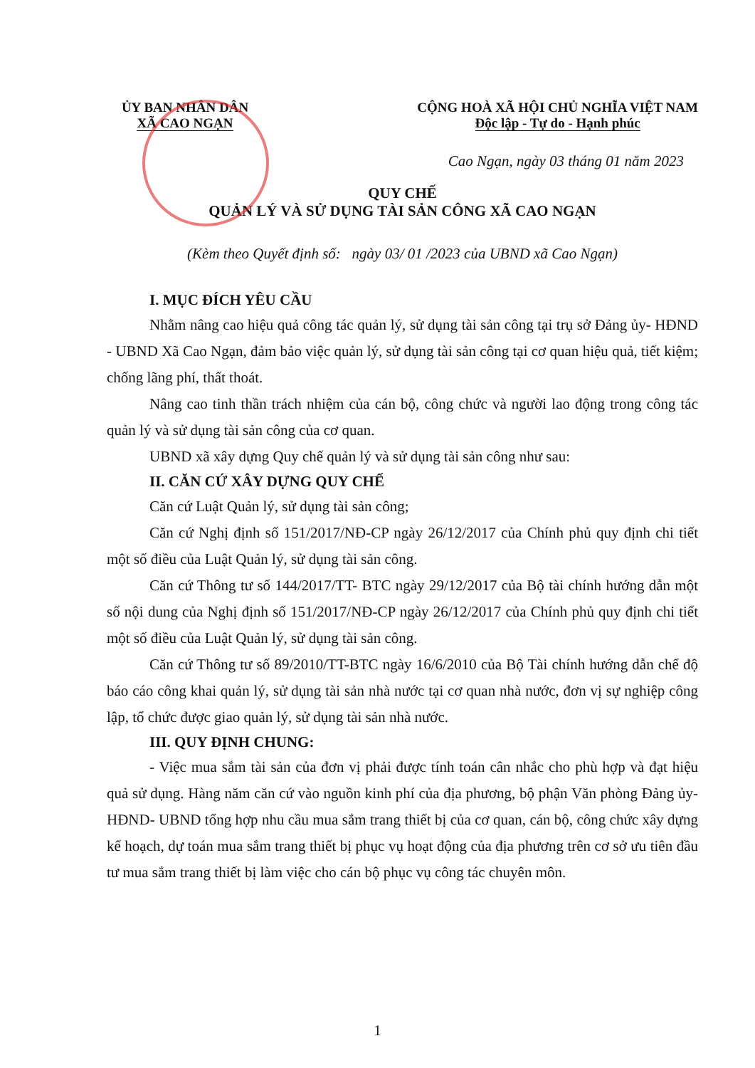ỦY BAN NHÂN DÂN
XÃ CAO NGẠN
CỘNG HOÀ XÃ HỘI CHỦ NGHĨA VIỆT NAM
Độc lập - Tự do - Hạnh phúc
Cao Ngạn, ngày 03 tháng 01 năm 2023
QUY CHẾ
QUẢN LÝ VÀ SỬ DỤNG TÀI SẢN CÔNG XÃ CAO NGẠN
(Kèm theo Quyết định số: ngày 03/ 01 /2023 của UBND xã Cao Ngạn)
I. MỤC ĐÍCH YÊU CẦU
Nhằm nâng cao hiệu quả công tác quản lý, sử dụng tài sản công tại trụ sở Đảng ủy- HĐND - UBND Xã Cao Ngạn, đảm bảo việc quản lý, sử dụng tài sản công tại cơ quan hiệu quả, tiết kiệm; chống lãng phí, thất thoát.
Nâng cao tinh thần trách nhiệm của cán bộ, công chức và người lao động trong công tác quản lý và sử dụng tài sản công của cơ quan.
UBND xã xây dựng Quy chế quản lý và sử dụng tài sản công như sau:
II. CĂN CỨ XÂY DỰNG QUY CHẾ
Căn cứ Luật Quản lý, sử dụng tài sản công;
Căn cứ Nghị định số 151/2017/NĐ-CP ngày 26/12/2017 của Chính phủ quy định chi tiết một số điều của Luật Quản lý, sử dụng tài sản công.
Căn cứ Thông tư số 144/2017/TT- BTC ngày 29/12/2017 của Bộ tài chính hướng dẫn một số nội dung của Nghị định số 151/2017/NĐ-CP ngày 26/12/2017 của Chính phủ quy định chi tiết một số điều của Luật Quản lý, sử dụng tài sản công.
Căn cứ Thông tư số 89/2010/TT-BTC ngày 16/6/2010 của Bộ Tài chính hướng dẫn chế độ báo cáo công khai quản lý, sử dụng tài sản nhà nước tại cơ quan nhà nước, đơn vị sự nghiệp công lập, tổ chức được giao quản lý, sử dụng tài sản nhà nước.
III. QUY ĐỊNH CHUNG:
- Việc mua sắm tài sản của đơn vị phải được tính toán cân nhắc cho phù hợp và đạt hiệu quả sử dụng. Hàng năm căn cứ vào nguồn kinh phí của địa phương, bộ phận Văn phòng Đảng ủy-HĐND- UBND tổng hợp nhu cầu mua sắm trang thiết bị của cơ quan, cán bộ, công chức xây dựng kế hoạch, dự toán mua sắm trang thiết bị phục vụ hoạt động của địa phương trên cơ sở ưu tiên đầu tư mua sắm trang thiết bị làm việc cho cán bộ phục vụ công tác chuyên môn.
1